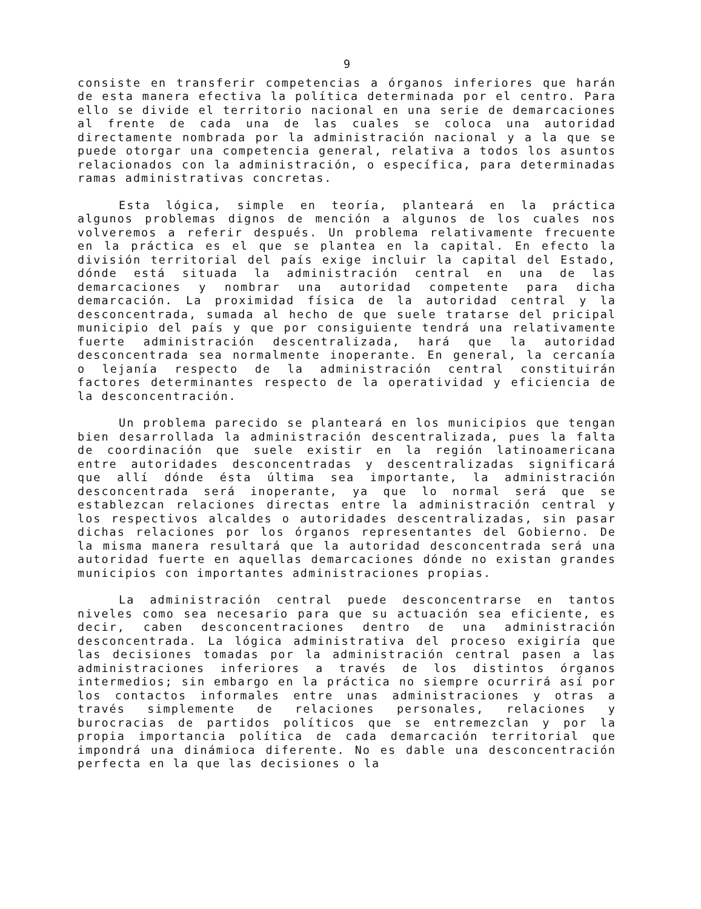9
consiste en transferir competencias a órganos inferiores que harán de esta manera efectiva la política determinada por el centro. Para ello se divide el territorio nacional en una serie de demarcaciones al frente de cada una de las cuales se coloca una autoridad directamente nombrada por la administración nacional y a la que se puede otorgar una competencia general, relativa a todos los asuntos relacionados con la administración, o específica, para determinadas ramas administrativas concretas.
Esta lógica, simple en teoría, planteará en la práctica algunos problemas dignos de mención a algunos de los cuales nos volveremos a referir después. Un problema relativamente frecuente en la práctica es el que se plantea en la capital. En efecto la división territorial del país exige incluir la capital del Estado, dónde está situada la administración central en una de las demarcaciones y nombrar una autoridad competente para dicha demarcación. La proximidad física de la autoridad central y la desconcentrada, sumada al hecho de que suele tratarse del pricipal municipio del país y que por consiguiente tendrá una relativamente fuerte administración descentralizada, hará que la autoridad desconcentrada sea normalmente inoperante. En general, la cercanía o lejanía respecto de la administración central constituirán factores determinantes respecto de la operatividad y eficiencia de la desconcentración.
Un problema parecido se planteará en los municipios que tengan bien desarrollada la administración descentralizada, pues la falta de coordinación que suele existir en la región latinoamericana entre autoridades desconcentradas y descentralizadas significará que allí dónde ésta última sea importante, la administración desconcentrada será inoperante, ya que lo normal será que se establezcan relaciones directas entre la administración central y los respectivos alcaldes o autoridades descentralizadas, sin pasar dichas relaciones por los órganos representantes del Gobierno. De la misma manera resultará que la autoridad desconcentrada será una autoridad fuerte en aquellas demarcaciones dónde no existan grandes municipios con importantes administraciones propias.
La administración central puede desconcentrarse en tantos niveles como sea necesario para que su actuación sea eficiente, es decir, caben desconcentraciones dentro de una administración desconcentrada. La lógica administrativa del proceso exigiría que las decisiones tomadas por la administración central pasen a las administraciones inferiores a través de los distintos órganos intermedios; sin embargo en la práctica no siempre ocurrirá así por los contactos informales entre unas administraciones y otras a través simplemente de relaciones personales, relaciones y burocracias de partidos políticos que se entremezclan y por la propia importancia política de cada demarcación territorial que impondrá una dinámioca diferente. No es dable una desconcentración perfecta en la que las decisiones o la